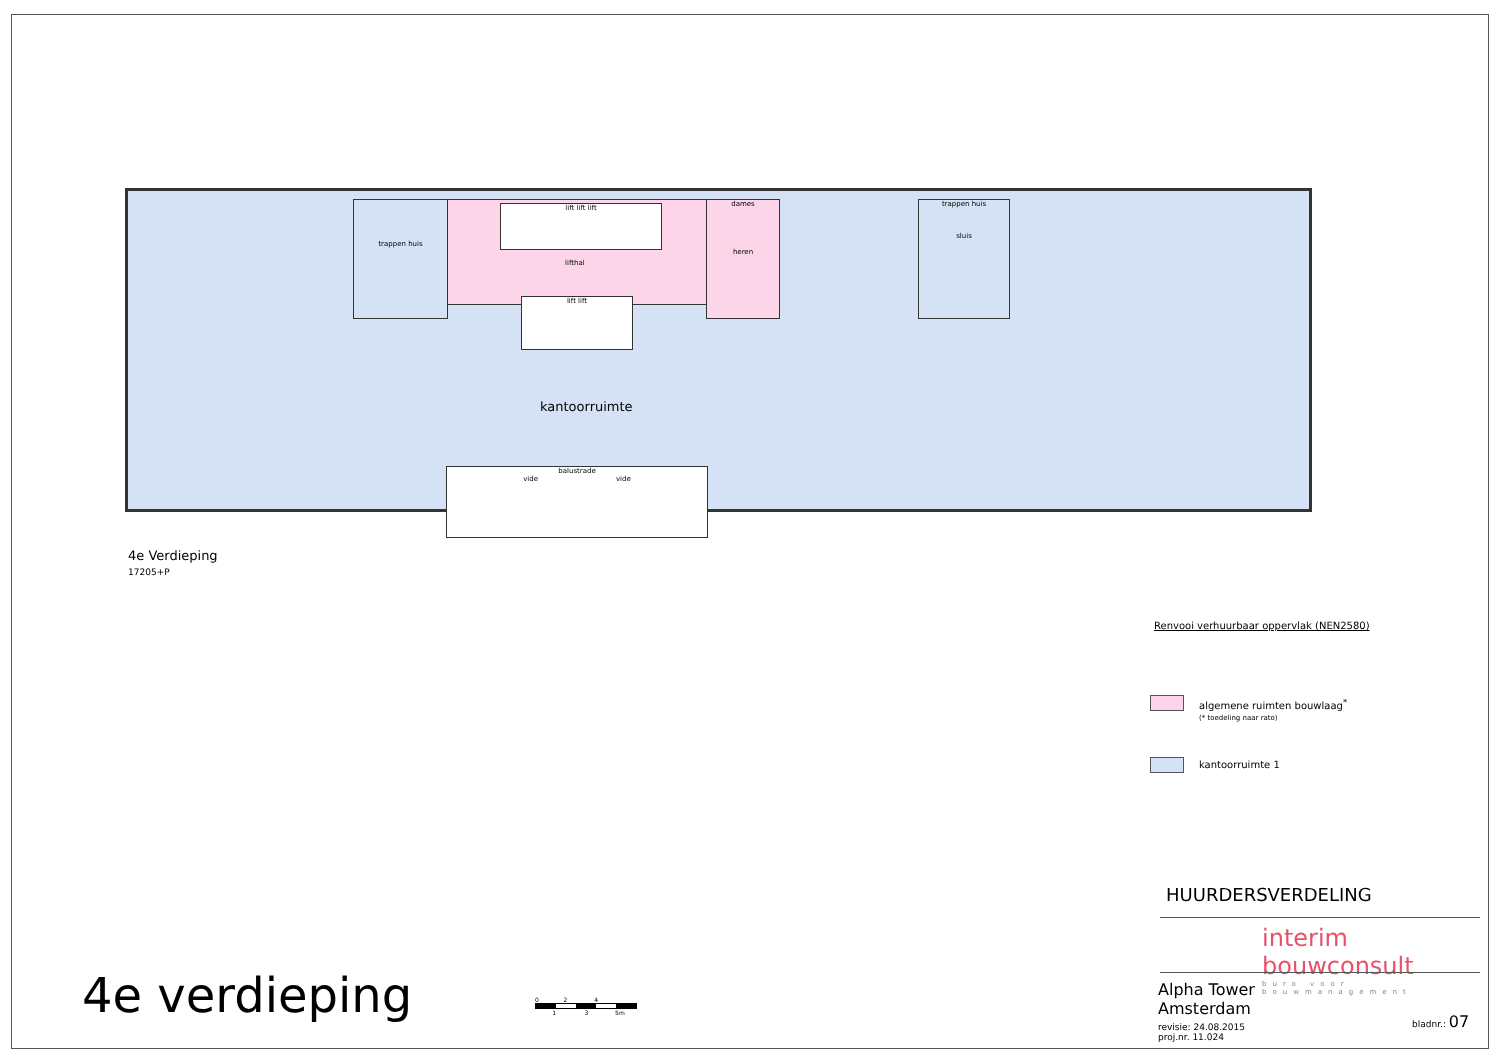trappen huis lift lift lift
lifthal
lift lift
dames
heren
trappen huis
sluis
kantoorruimte
balustrade
vide vide
4e Verdieping
17205+P
Renvooi verhuurbaar oppervlak (NEN2580)
algemene ruimten bouwlaag<sup>*</sup>
(* toedeling naar rato)
kantoorruimte 1
HUURDERSVERDELING
interim bouwconsult
buro voor bouwmanagement
Alpha Tower
Amsterdam
revisie: 24.08.2015
proj.nr. 11.024
bladnr.: 07
4e verdieping
0 2 4
1 3 5m